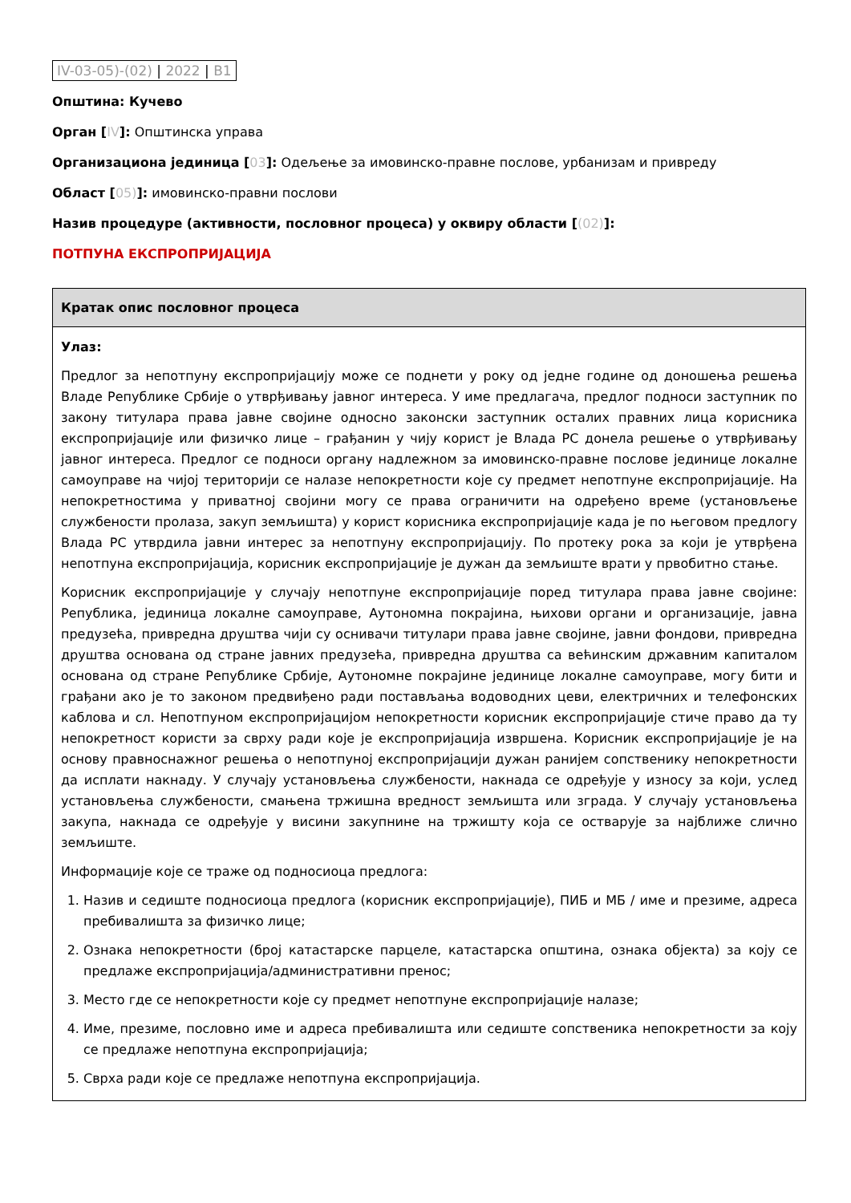IV-03-05)-(02) | 2022 | B1
Општина: Кучево
Орган [IV]: Општинска управа
Организациона јединица [03]: Одељење за имовинско-правне послове, урбанизам и привреду
Област [05)]: имовинско-правни послови
Назив процедуре (активности, пословног процеса) у оквиру области [(02)]:
ПОТПУНА ЕКСПРОПРИЈАЦИЈА
| Кратак опис пословног процеса |
| --- |
| Улаз: Предлог за непотпуну експропријацију може се поднети у року од једне године од доношења решења Владе Републике Србије о утврђивању јавног интереса. У име предлагача, предлог подноси заступник по закону титулара права јавне својине односно законски заступник осталих правних лица корисника експропријације или физичко лице – грађанин у чију корист је Влада РС донела решење о утврђивању јавног интереса. Предлог се подноси органу надлежном за имовинско-правне послове јединице локалне самоуправе на чијој територији се налазе непокретности које су предмет непотпуне експропријације. На непокретностима у приватној својини могу се права ограничити на одређено време (установљење службености пролаза, закуп земљишта) у корист корисника експропријације када је по његовом предлогу Влада РС утврдила јавни интерес за непотпуну експропријацију. По протеку рока за који је утврђена непотпуна експропријација, корисник експропријације је дужан да земљиште врати у првобитно стање. Корисник експропријације у случају непотпуне експропријације поред титулара права јавне својине: Република, јединица локалне самоуправе, Аутономна покрајина, њихови органи и организације, јавна предузећа, привредна друштва чији су оснивачи титулари права јавне својине, јавни фондови, привредна друштва основана од стране јавних предузећа, привредна друштва са већинским државним капиталом основана од стране Републике Србије, Аутономне покрајине јединице локалне самоуправе, могу бити и грађани ако је то законом предвиђено ради постављања водоводних цеви, електричних и телефонских каблова и сл. Непотпуном експропријацијом непокретности корисник експропријације стиче право да ту непокретност користи за сврху ради које је експропријација извршена. Корисник експропријације је на основу правноснажног решења о непотпуној експропријацији дужан ранијем сопственику непокретности да исплати накнаду. У случају установљења службености, накнада се одређује у износу за који, услед установљења службености, смањена тржишна вредност земљишта или зграда. У случају установљења закупа, накнада се одређује у висини закупнине на тржишту која се остварује за најближе слично земљиште. Информације које се траже од подносиоца предлога: 1. Назив и седиште подносиоца предлога (корисник експропријације), ПИБ и МБ / име и презиме, адреса пребивалишта за физичко лице; 2. Ознака непокретности (број катастарске парцеле, катастарска општина, ознака објекта) за коју се предлаже експропријација/административни пренос; 3. Место где се непокретности које су предмет непотпуне експропријације налазе; 4. Име, презиме, пословно име и адреса пребивалишта или седиште сопственика непокретности за коју се предлаже непотпуна експропријација; 5. Сврха ради које се предлаже непотпуна експропријација. |